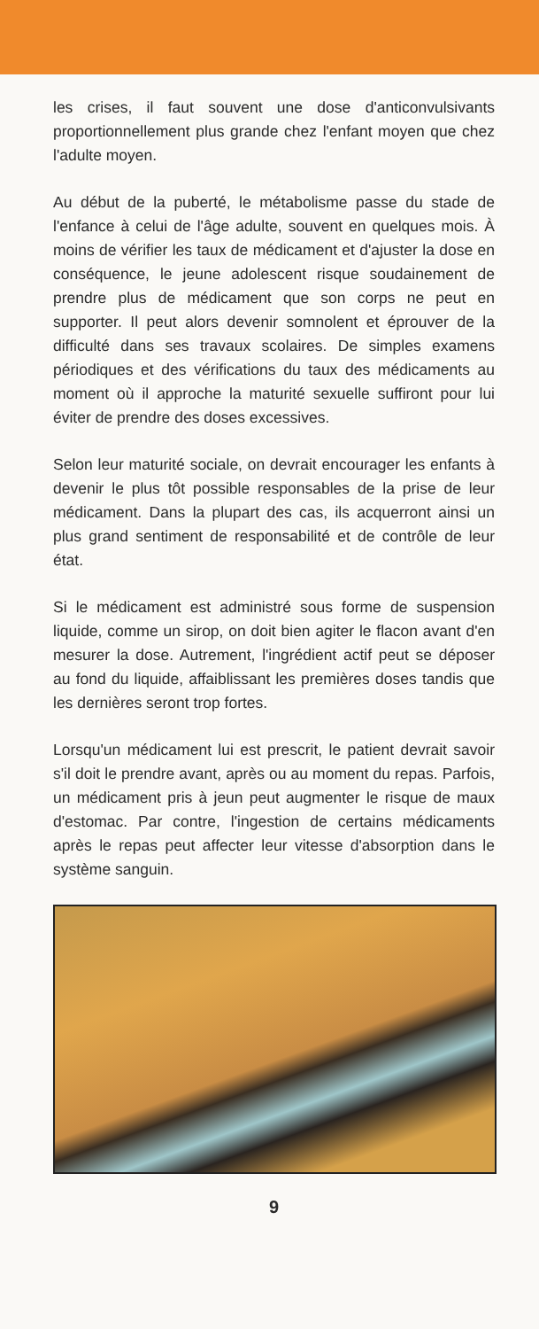les crises, il faut souvent une dose d'anticonvulsivants proportionnellement plus grande chez l'enfant moyen que chez l'adulte moyen.
Au début de la puberté, le métabolisme passe du stade de l'enfance à celui de l'âge adulte, souvent en quelques mois. À moins de vérifier les taux de médicament et d'ajuster la dose en conséquence, le jeune adolescent risque soudainement de prendre plus de médicament que son corps ne peut en supporter. Il peut alors devenir somnolent et éprouver de la difficulté dans ses travaux scolaires. De simples examens périodiques et des vérifications du taux des médicaments au moment où il approche la maturité sexuelle suffiront pour lui éviter de prendre des doses excessives.
Selon leur maturité sociale, on devrait encourager les enfants à devenir le plus tôt possible responsables de la prise de leur médicament. Dans la plupart des cas, ils acquerront ainsi un plus grand sentiment de responsabilité et de contrôle de leur état.
Si le médicament est administré sous forme de suspension liquide, comme un sirop, on doit bien agiter le flacon avant d'en mesurer la dose. Autrement, l'ingrédient actif peut se déposer au fond du liquide, affaiblissant les premières doses tandis que les dernières seront trop fortes.
Lorsqu'un médicament lui est prescrit, le patient devrait savoir s'il doit le prendre avant, après ou au moment du repas. Parfois, un médicament pris à jeun peut augmenter le risque de maux d'estomac. Par contre, l'ingestion de certains médicaments après le repas peut affecter leur vitesse d'absorption dans le système sanguin.
9